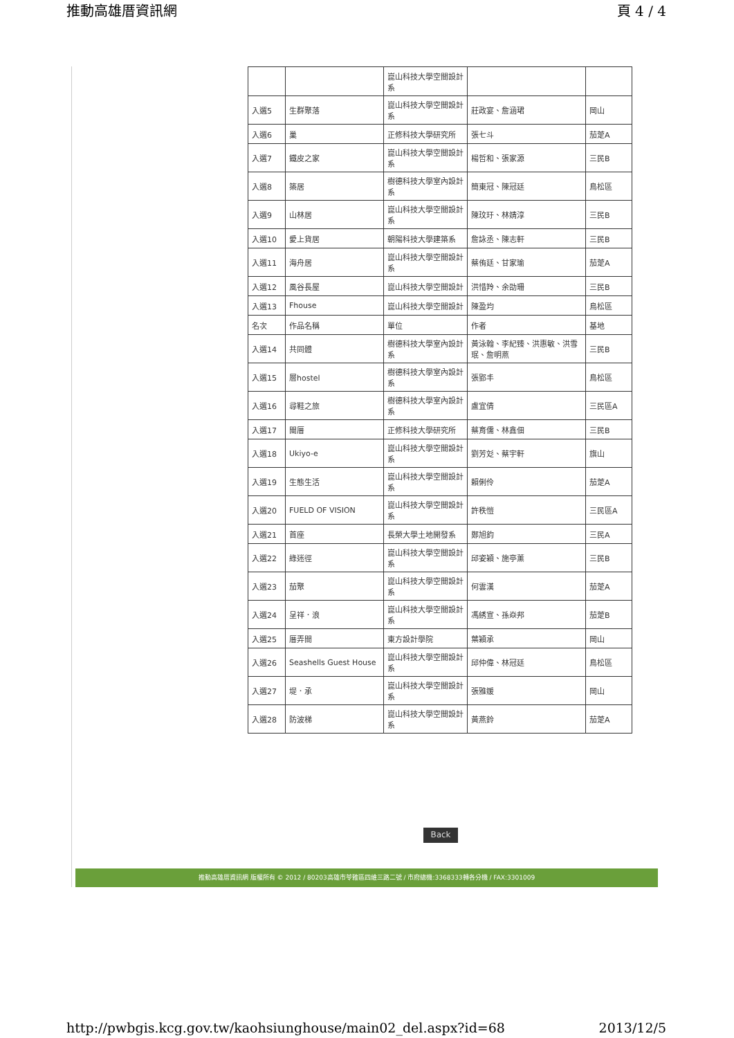推動高雄厝資訊網 頁 4 / 4
| | | 崑山科技大學空間設計系 | | |
| 入選5 | 生群聚落 | 崑山科技大學空間設計系 | 莊政宴、詹涵珺 | 岡山 |
| 入選6 | 巢 | 正修科技大學研究所 | 張七斗 | 茄萣A |
| 入選7 | 鐵皮之家 | 崑山科技大學空間設計系 | 楊哲和、張家源 | 三民B |
| 入選8 | 築居 | 樹德科技大學室內設計系 | 簡東冠、陳冠廷 | 鳥松區 |
| 入選9 | 山林居 | 崑山科技大學空間設計系 | 陳玟玗、林婧淳 | 三民B |
| 入選10 | 愛上貨居 | 朝陽科技大學建築系 | 詹詠丞、陳志軒 | 三民B |
| 入選11 | 海舟居 | 崑山科技大學空間設計系 | 蔡侑廷、甘家瑜 | 茄萣A |
| 入選12 | 風谷長屋 | 崑山科技大學空間設計 | 洪惜羚、余劭珊 | 三民B |
| 入選13 | Fhouse | 崑山科技大學空間設計 | 陳盈均 | 鳥松區 |
| 名次 | 作品名稱 | 單位 | 作者 | 基地 |
| 入選14 | 共同體 | 樹德科技大學室內設計系 | 黃泳翰、李紀臻、洪惠敏、洪雪珉、詹明燕 | 三民B |
| 入選15 | 層hostel | 樹德科技大學室內設計系 | 張郢丰 | 鳥松區 |
| 入選16 | 尋鞋之旅 | 樹德科技大學室內設計系 | 盧宜倩 | 三民區A |
| 入選17 | 閩厝 | 正修科技大學研究所 | 蔡育儒、林鑫佃 | 三民B |
| 入選18 | Ukiyo-e | 崑山科技大學空間設計系 | 劉芳彣、蔡宇軒 | 旗山 |
| 入選19 | 生態生活 | 崑山科技大學空間設計系 | 賴俐伶 | 茄萣A |
| 入選20 | FUELD OF VISION | 崑山科技大學空間設計系 | 許秩愷 | 三民區A |
| 入選21 | 首座 | 長榮大學土地開發系 | 鄭旭鈞 | 三民A |
| 入選22 | 綠迷徑 | 崑山科技大學空間設計系 | 邱姿穎、施亭薰 | 三民B |
| 入選23 | 茄聚 | 崑山科技大學空間設計系 | 何雲漢 | 茄萣A |
| 入選24 | 呈祥．浪 | 崑山科技大學空間設計系 | 馮綉宣、孫焱邦 | 茄萣B |
| 入選25 | 厝弄間 | 東方設計學院 | 葉穎承 | 岡山 |
| 入選26 | Seashells Guest House | 崑山科技大學空間設計系 | 邱仲偉、林冠廷 | 鳥松區 |
| 入選27 | 堤．承 | 崑山科技大學空間設計系 | 張雅媛 | 岡山 |
| 入選28 | 防波梯 | 崑山科技大學空間設計系 | 黃燕鈴 | 茄萣A |
Back
推動高雄厝資訊網 版權所有 © 2012 / 80203高雄市苓雅區四維三路二號 / 市府總機:3368333轉各分機 / FAX:3301009
http://pwbgis.kcg.gov.tw/kaohsiunghouse/main02_del.aspx?id=68 2013/12/5